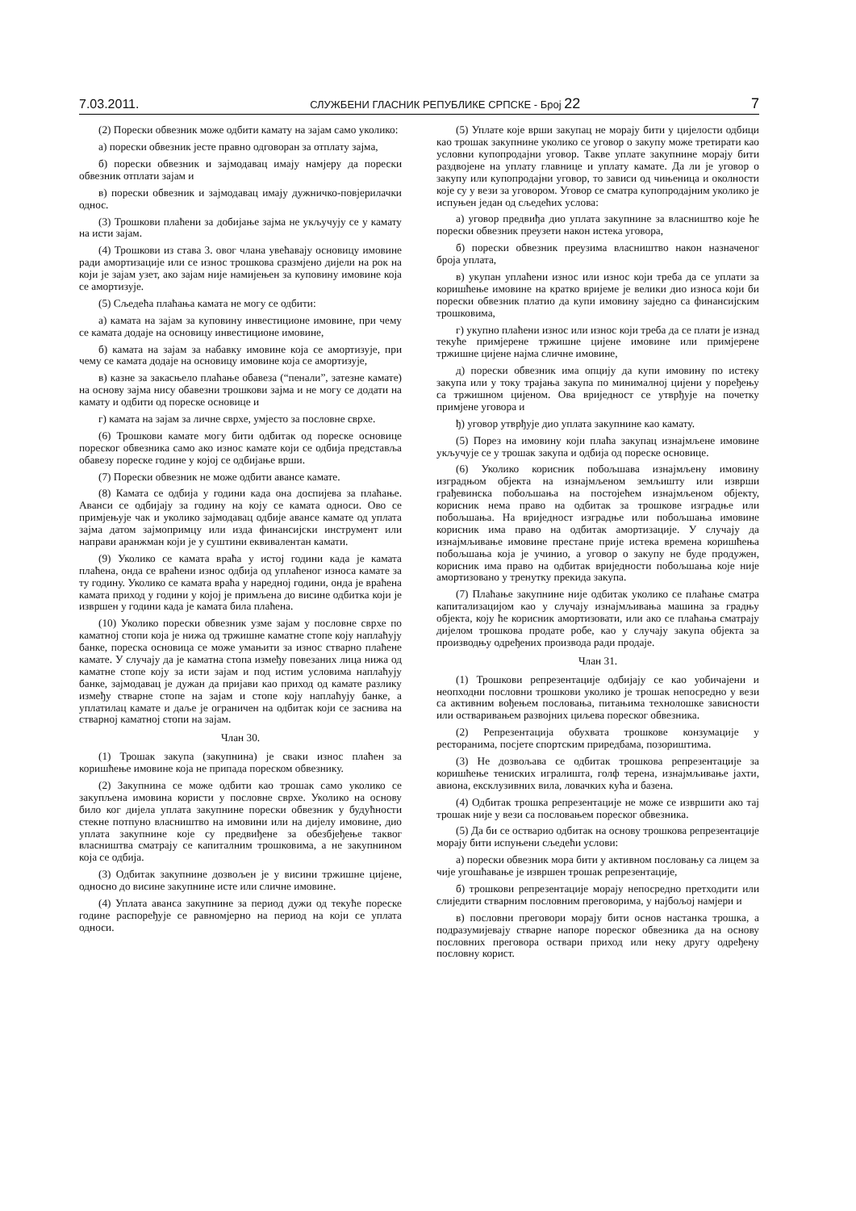7.03.2011. СЛУЖБЕНИ ГЛАСНИК РЕПУБЛИКЕ СРПСКЕ - Број 22 7
(2) Порески обвезник може одбити камату на зајам само уколико:
а) порески обвезник јесте правно одговоран за отплату зајма,
б) порески обвезник и зајмодавац имају намјеру да порески обвезник отплати зајам и
в) порески обвезник и зајмодавац имају дужничко-повјерилачки однос.
(3) Трошкови плаћени за добијање зајма не укључују се у камату на исти зајам.
(4) Трошкови из става 3. овог члана увећавају основицу имовине ради амортизације или се износ трошкова сразмјено дијели на рок на који је зајам узет, ако зајам није намијењен за куповину имовине која се амортизује.
(5) Сљедећа плаћања камата не могу се одбити:
а) камата на зајам за куповину инвестиционе имовине, при чему се камата додаје на основицу инвестиционе имовине,
б) камата на зајам за набавку имовине која се амортизује, при чему се камата додаје на основицу имовине која се амортизује,
в) казне за закасњело плаћање обавеза (“пенали”, затезне камате) на основу зајма нису обавезни трошкови зајма и не могу се додати на камату и одбити од пореске основице и
г) камата на зајам за личне сврхе, умјесто за пословне сврхе.
(6) Трошкови камате могу бити одбитак од пореске основице пореског обвезника само ако износ камате који се одбија представља обавезу пореске године у којој се одбијање врши.
(7) Порески обвезник не може одбити авансе камате.
(8) Камата се одбија у години када она доспијева за плаћање. Аванси се одбијају за годину на коју се камата односи. Ово се примјењује чак и уколико зајмодавац одбије авансе камате од уплата зајма датом зајмопримцу или изда финансијски инструмент или направи аранжман који је у суштини еквивалентан камати.
(9) Уколико се камата враћа у истој години када је камата плаћена, онда се враћени износ одбија од уплаћеног износа камате за ту годину. Уколико се камата враћа у наредној години, онда је враћена камата приход у години у којој је примљена до висине одбитка који је извршен у години када је камата била плаћена.
(10) Уколико порески обвезник узме зајам у пословне сврхе по каматној стопи која је нижа од тржишне каматне стопе коју наплаћују банке, пореска основица се може умањити за износ стварно плаћене камате. У случају да је каматна стопа између повезаних лица нижа од каматне стопе коју за исти зајам и под истим условима наплаћују банке, зајмодавац је дужан да пријави као приход од камате разлику између стварне стопе на зајам и стопе коју наплаћују банке, а уплатилац камате и даље је ограничен на одбитак који се заснива на стварној каматној стопи на зајам.
Члан 30.
(1) Трошак закупа (закупнина) је сваки износ плаћен за коришћење имовине која не припада пореском обвезнику.
(2) Закупнина се може одбити као трошак само уколико се закупљена имовина користи у пословне сврхе. Уколико на основу било ког дијела уплата закупнине порески обвезник у будућности стекне потпуно власништво на имовини или на дијелу имовине, дио уплата закупнине које су предвиђене за обезбјеђење таквог власништва сматрају се капиталним трошковима, а не закупнином која се одбија.
(3) Одбитак закупнине дозвољен је у висини тржишне цијене, односно до висине закупнине исте или сличне имовине.
(4) Уплата аванса закупнине за период дужи од текуће пореске године распоређује се равномјерно на период на који се уплата односи.
(5) Уплате које врши закупац не морају бити у цијелости одбици као трошак закупнине уколико се уговор о закупу може третирати као условни купопродајни уговор. Такве уплате закупнине морају бити раздвојене на уплату главнице и уплату камате. Да ли је уговор о закупу или купопродајни уговор, то зависи од чињеница и околности које су у вези за уговором. Уговор се сматра купопродајним уколико је испуњен један од сљедећих услова:
а) уговор предвиђа дио уплата закупнине за власништво које ће порески обвезник преузети након истека уговора,
б) порески обвезник преузима власништво након назначеног броја уплата,
в) укупан уплаћени износ или износ који треба да се уплати за коришћење имовине на кратко вријеме је велики дио износа који би порески обвезник платио да купи имовину заједно са финансијским трошковима,
г) укупно плаћени износ или износ који треба да се плати је изнад текуће примјерене тржишне цијене имовине или примјерене тржишне цијене најма сличне имовине,
д) порески обвезник има опцију да купи имовину по истеку закупа или у току трајања закупа по минималној цијени у поређењу са тржишном цијеном. Ова вриједност се утврђује на почетку примјене уговора и
ђ) уговор утврђује дио уплата закупнине као камату.
(5) Порез на имовину који плаћа закупац изнајмљене имовине укључује се у трошак закупа и одбија од пореске основице.
(6) Уколико корисник побољшава изнајмљену имовину изградњом објекта на изнајмљеном земљишту или изврши грађевинска побољшања на постојећем изнајмљеном објекту, корисник нема право на одбитак за трошкове изградње или побољшања. На вриједност изградње или побољшања имовине корисник има право на одбитак амортизације. У случају да изнајмљивање имовине престане прије истека времена коришћења побољшања која је учинио, а уговор о закупу не буде продужен, корисник има право на одбитак вриједности побољшања које није амортизовано у тренутку прекида закупа.
(7) Плаћање закупнине није одбитак уколико се плаћање сматра капитализацијом као у случају изнајмљивања машина за градњу објекта, коју ће корисник амортизовати, или ако се плаћања сматрају дијелом трошкова продате робе, као у случају закупа објекта за производњу одређених производа ради продаје.
Члан 31.
(1) Трошкови репрезентације одбијају се као уобичајени и неопходни пословни трошкови уколико је трошак непосредно у вези са активним вођењем пословања, питањима технолошке зависности или остваривањем развојних циљева пореског обвезника.
(2) Репрезентација обухвата трошкове конзумације у ресторанима, посјете спортским приредбама, позориштима.
(3) Не дозвољава се одбитак трошкова репрезентације за коришћење тениских игралишта, голф терена, изнајмљивање јахти, авиона, ексклузивних вила, ловачких кућа и базена.
(4) Одбитак трошка репрезентације не може се извршити ако тај трошак није у вези са пословањем пореског обвезника.
(5) Да би се остварио одбитак на основу трошкова репрезентације морају бити испуњени сљедећи услови:
а) порески обвезник мора бити у активном пословању са лицем за чије угошћавање је извршен трошак репрезентације,
б) трошкови репрезентације морају непосредно претходити или слиједити стварним пословним преговорима, у најбољој намјери и
в) пословни преговори морају бити основ настанка трошка, а подразумијевају стварне напоре пореског обвезника да на основу пословних преговора оствари приход или неку другу одређену пословну корист.